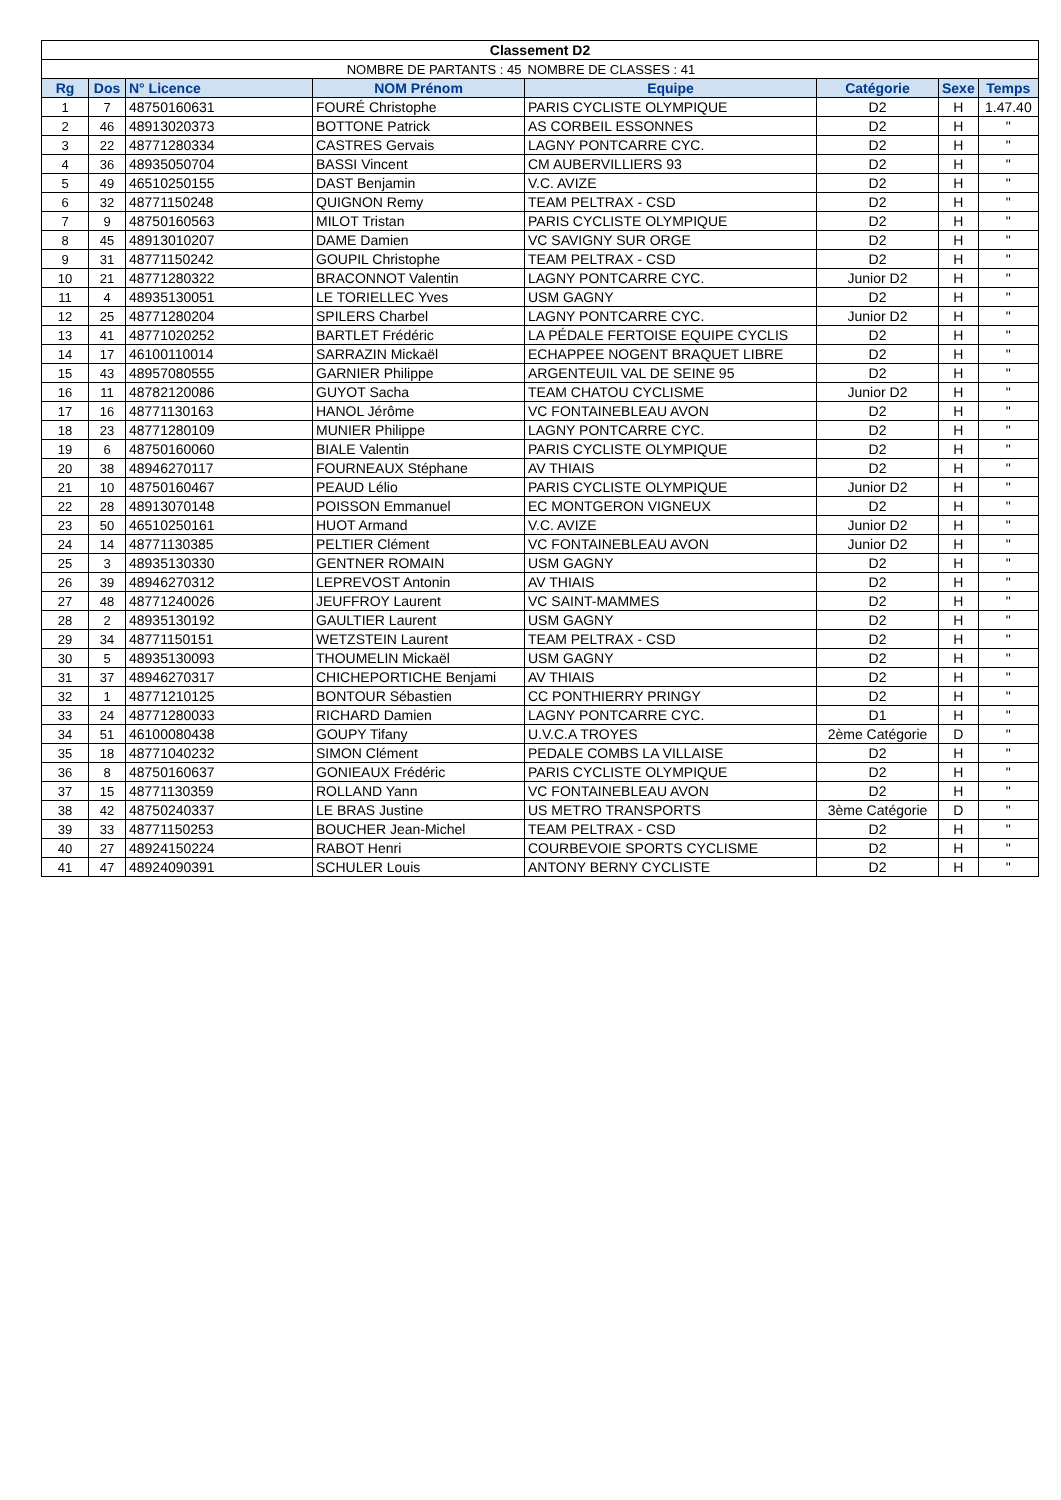| Classement D2 | | | | | | | |
| | | | NOMBRE DE PARTANTS : 45 | NOMBRE DE CLASSES : 41 | | | |
| Rg | Dos | N° Licence | NOM Prénom | Equipe | Catégorie | Sexe | Temps |
| 1 | 7 | 48750160631 | FOURÉ Christophe | PARIS CYCLISTE OLYMPIQUE | D2 | H | 1.47.40 |
| 2 | 46 | 48913020373 | BOTTONE Patrick | AS CORBEIL ESSONNES | D2 | H | " |
| 3 | 22 | 48771280334 | CASTRES Gervais | LAGNY PONTCARRE CYC. | D2 | H | " |
| 4 | 36 | 48935050704 | BASSI Vincent | CM AUBERVILLIERS 93 | D2 | H | " |
| 5 | 49 | 46510250155 | DAST Benjamin | V.C. AVIZE | D2 | H | " |
| 6 | 32 | 48771150248 | QUIGNON Remy | TEAM PELTRAX - CSD | D2 | H | " |
| 7 | 9 | 48750160563 | MILOT Tristan | PARIS CYCLISTE OLYMPIQUE | D2 | H | " |
| 8 | 45 | 48913010207 | DAME Damien | VC SAVIGNY SUR ORGE | D2 | H | " |
| 9 | 31 | 48771150242 | GOUPIL Christophe | TEAM PELTRAX - CSD | D2 | H | " |
| 10 | 21 | 48771280322 | BRACONNOT Valentin | LAGNY PONTCARRE CYC. | Junior D2 | H | " |
| 11 | 4 | 48935130051 | LE TORIELLEC Yves | USM GAGNY | D2 | H | " |
| 12 | 25 | 48771280204 | SPILERS Charbel | LAGNY PONTCARRE CYC. | Junior D2 | H | " |
| 13 | 41 | 48771020252 | BARTLET Frédéric | LA PÉDALE FERTOISE EQUIPE CYCLIS | D2 | H | " |
| 14 | 17 | 46100110014 | SARRAZIN Mickaël | ECHAPPEE NOGENT BRAQUET LIBRE | D2 | H | " |
| 15 | 43 | 48957080555 | GARNIER Philippe | ARGENTEUIL VAL DE SEINE 95 | D2 | H | " |
| 16 | 11 | 48782120086 | GUYOT Sacha | TEAM CHATOU CYCLISME | Junior D2 | H | " |
| 17 | 16 | 48771130163 | HANOL Jérôme | VC FONTAINEBLEAU AVON | D2 | H | " |
| 18 | 23 | 48771280109 | MUNIER Philippe | LAGNY PONTCARRE CYC. | D2 | H | " |
| 19 | 6 | 48750160060 | BIALE Valentin | PARIS CYCLISTE OLYMPIQUE | D2 | H | " |
| 20 | 38 | 48946270117 | FOURNEAUX Stéphane | AV THIAIS | D2 | H | " |
| 21 | 10 | 48750160467 | PEAUD Lélio | PARIS CYCLISTE OLYMPIQUE | Junior D2 | H | " |
| 22 | 28 | 48913070148 | POISSON Emmanuel | EC MONTGERON VIGNEUX | D2 | H | " |
| 23 | 50 | 46510250161 | HUOT Armand | V.C. AVIZE | Junior D2 | H | " |
| 24 | 14 | 48771130385 | PELTIER Clément | VC FONTAINEBLEAU AVON | Junior D2 | H | " |
| 25 | 3 | 48935130330 | GENTNER ROMAIN | USM GAGNY | D2 | H | " |
| 26 | 39 | 48946270312 | LEPREVOST Antonin | AV THIAIS | D2 | H | " |
| 27 | 48 | 48771240026 | JEUFFROY Laurent | VC SAINT-MAMMES | D2 | H | " |
| 28 | 2 | 48935130192 | GAULTIER Laurent | USM GAGNY | D2 | H | " |
| 29 | 34 | 48771150151 | WETZSTEIN Laurent | TEAM PELTRAX - CSD | D2 | H | " |
| 30 | 5 | 48935130093 | THOUMELIN Mickaël | USM GAGNY | D2 | H | " |
| 31 | 37 | 48946270317 | CHICHEPORTICHE Benjami | AV THIAIS | D2 | H | " |
| 32 | 1 | 48771210125 | BONTOUR Sébastien | CC PONTHIERRY PRINGY | D2 | H | " |
| 33 | 24 | 48771280033 | RICHARD Damien | LAGNY PONTCARRE CYC. | D1 | H | " |
| 34 | 51 | 46100080438 | GOUPY Tifany | U.V.C.A TROYES | 2ème Catégorie | D | " |
| 35 | 18 | 48771040232 | SIMON Clément | PEDALE COMBS LA VILLAISE | D2 | H | " |
| 36 | 8 | 48750160637 | GONIEAUX Frédéric | PARIS CYCLISTE OLYMPIQUE | D2 | H | " |
| 37 | 15 | 48771130359 | ROLLAND Yann | VC FONTAINEBLEAU AVON | D2 | H | " |
| 38 | 42 | 48750240337 | LE BRAS Justine | US METRO TRANSPORTS | 3ème Catégorie | D | " |
| 39 | 33 | 48771150253 | BOUCHER Jean-Michel | TEAM PELTRAX - CSD | D2 | H | " |
| 40 | 27 | 48924150224 | RABOT Henri | COURBEVOIE SPORTS CYCLISME | D2 | H | " |
| 41 | 47 | 48924090391 | SCHULER Louis | ANTONY BERNY CYCLISTE | D2 | H | " |